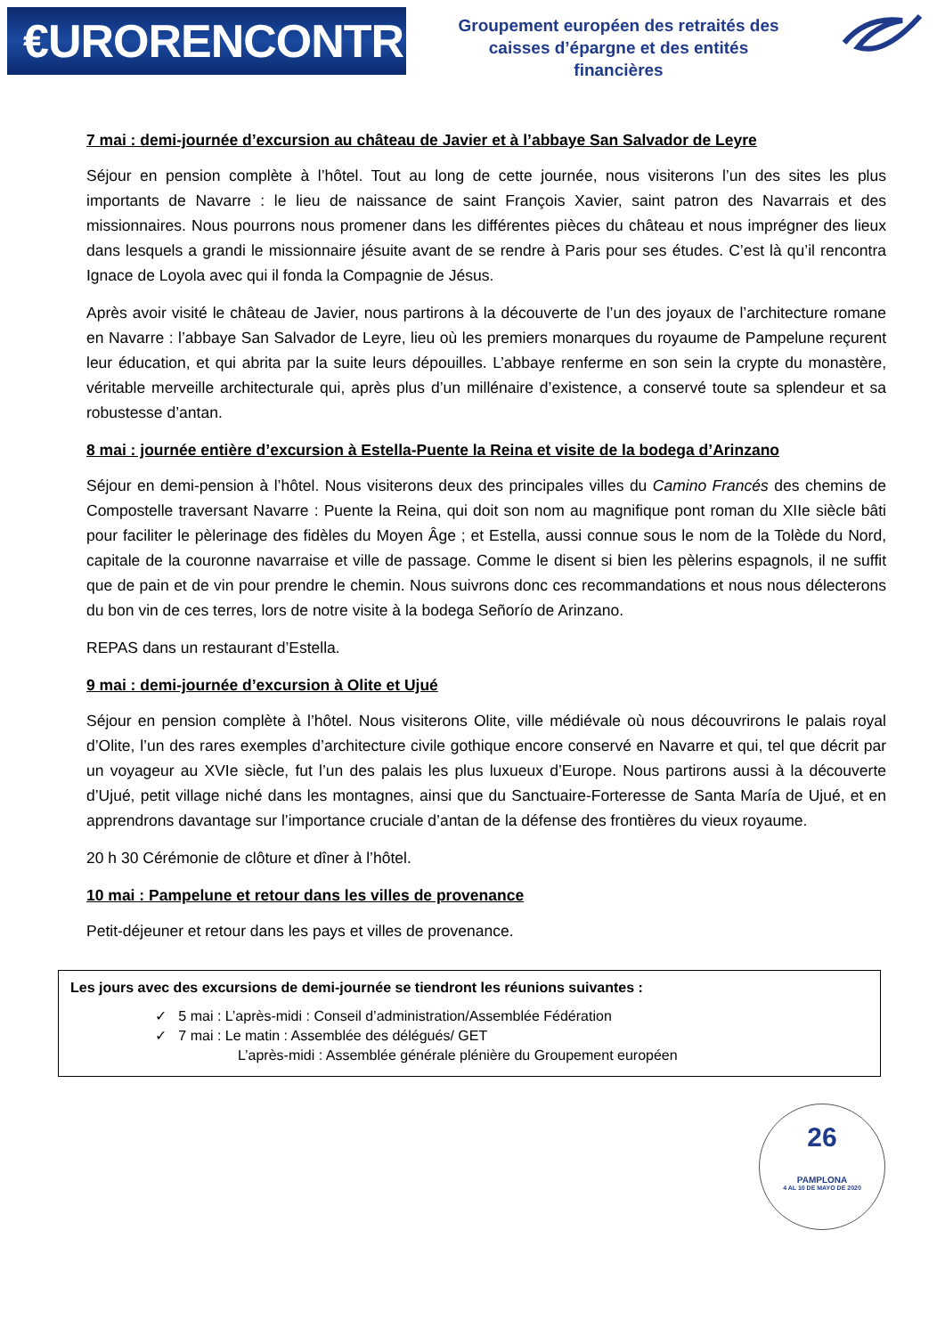€URORENCONTRES
Groupement européen des retraités des
caisses d’épargne et des entités
financières
7 mai : demi-journée d’excursion au château de Javier et à l’abbaye San Salvador de Leyre
Séjour en pension complète à l’hôtel. Tout au long de cette journée, nous visiterons l’un des sites les plus importants de Navarre : le lieu de naissance de saint François Xavier, saint patron des Navarrais et des missionnaires. Nous pourrons nous promener dans les différentes pièces du château et nous imprégner des lieux dans lesquels a grandi le missionnaire jésuite avant de se rendre à Paris pour ses études. C’est là qu’il rencontra Ignace de Loyola avec qui il fonda la Compagnie de Jésus.
Après avoir visité le château de Javier, nous partirons à la découverte de l’un des joyaux de l’architecture romane en Navarre : l’abbaye San Salvador de Leyre, lieu où les premiers monarques du royaume de Pampelune reçurent leur éducation, et qui abrita par la suite leurs dépouilles. L’abbaye renferme en son sein la crypte du monastère, véritable merveille architecturale qui, après plus d’un millénaire d’existence, a conservé toute sa splendeur et sa robustesse d’antan.
8 mai : journée entière d’excursion à Estella-Puente la Reina et visite de la bodega d’Arinzano
Séjour en demi-pension à l’hôtel. Nous visiterons deux des principales villes du Camino Francés des chemins de Compostelle traversant Navarre : Puente la Reina, qui doit son nom au magnifique pont roman du XIIe siècle bâti pour faciliter le pèlerinage des fidèles du Moyen Âge ; et Estella, aussi connue sous le nom de la Tolède du Nord, capitale de la couronne navarraise et ville de passage. Comme le disent si bien les pèlerins espagnols, il ne suffit que de pain et de vin pour prendre le chemin. Nous suivrons donc ces recommandations et nous nous délecterons du bon vin de ces terres, lors de notre visite à la bodega Señorío de Arinzano.
REPAS dans un restaurant d’Estella.
9 mai : demi-journée d’excursion à Olite et Ujué
Séjour en pension complète à l’hôtel. Nous visiterons Olite, ville médiévale où nous découvrirons le palais royal d’Olite, l’un des rares exemples d’architecture civile gothique encore conservé en Navarre et qui, tel que décrit par un voyageur au XVIe siècle, fut l’un des palais les plus luxueux d’Europe. Nous partirons aussi à la découverte d’Ujué, petit village niché dans les montagnes, ainsi que du Sanctuaire-Forteresse de Santa María de Ujué, et en apprendrons davantage sur l’importance cruciale d’antan de la défense des frontières du vieux royaume.
20 h 30 Cérémonie de clôture et dîner à l’hôtel.
10 mai : Pampelune et retour dans les villes de provenance
Petit-déjeuner et retour dans les pays et villes de provenance.
Les jours avec des excursions de demi-journée se tiendront les réunions suivantes :
✓ 5 mai : L’après-midi : Conseil d’administration/Assemblée Fédération
✓ 7 mai : Le matin : Assemblée des délégués/ GET
L’après-midi : Assemblée générale plénière du Groupement européen
26
PAMPLONA
4 AL 10 DE MAYO DE 2020